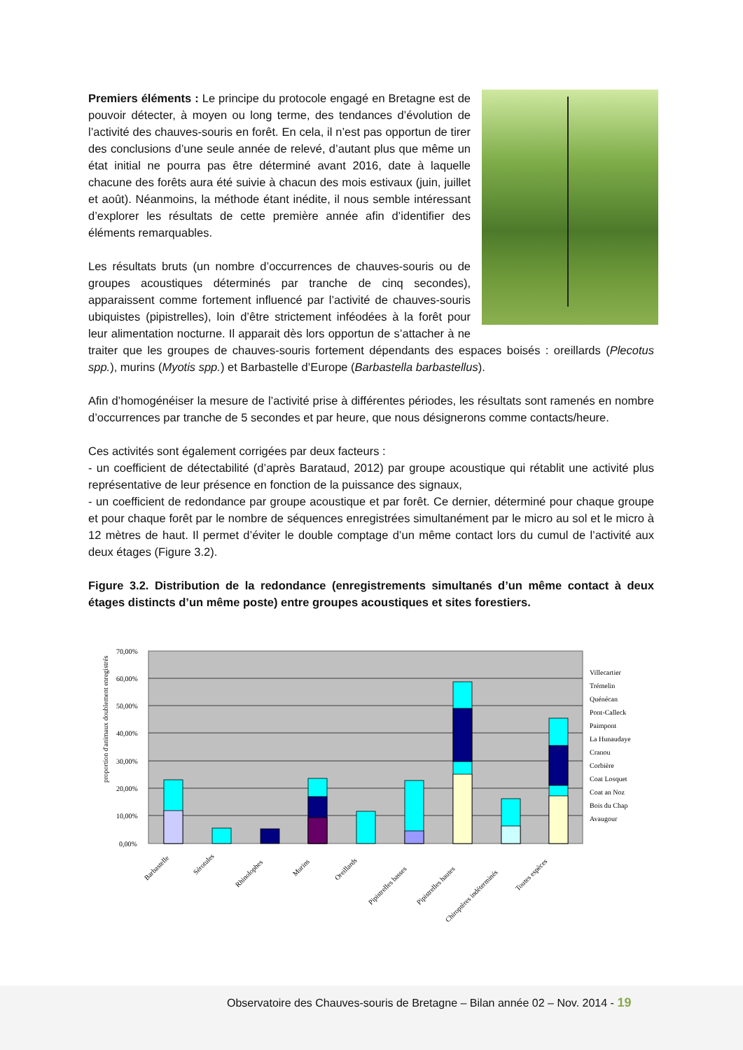Premiers éléments : Le principe du protocole engagé en Bretagne est de pouvoir détecter, à moyen ou long terme, des tendances d’évolution de l’activité des chauves-souris en forêt. En cela, il n’est pas opportun de tirer des conclusions d’une seule année de relevé, d’autant plus que même un état initial ne pourra pas être déterminé avant 2016, date à laquelle chacune des forêts aura été suivie à chacun des mois estivaux (juin, juillet et août). Néanmoins, la méthode étant inédite, il nous semble intéressant d’explorer les résultats de cette première année afin d’identifier des éléments remarquables.
Les résultats bruts (un nombre d’occurrences de chauves-souris ou de groupes acoustiques déterminés par tranche de cinq secondes), apparaissent comme fortement influencé par l’activité de chauves-souris ubiquistes (pipistrelles), loin d’être strictement inféodées à la forêt pour leur alimentation nocturne. Il apparait dès lors opportun de s’attacher à ne traiter que les groupes de chauves-souris fortement dépendants des espaces boisés : oreillards (Plecotus spp.), murins (Myotis spp.) et Barbastelle d’Europe (Barbastella barbastellus).
Afin d’homogénéiser la mesure de l’activité prise à différentes périodes, les résultats sont ramenés en nombre d’occurrences par tranche de 5 secondes et par heure, que nous désignerons comme contacts/heure.
Ces activités sont également corrigées par deux facteurs :
- un coefficient de détectabilité (d’après Barataud, 2012) par groupe acoustique qui rétablit une activité plus représentative de leur présence en fonction de la puissance des signaux,
- un coefficient de redondance par groupe acoustique et par forêt. Ce dernier, déterminé pour chaque groupe et pour chaque forêt par le nombre de séquences enregistrées simultanément par le micro au sol et le micro à 12 mètres de haut. Il permet d’éviter le double comptage d’un même contact lors du cumul de l’activité aux deux étages (Figure 3.2).
Figure 3.2. Distribution de la redondance (enregistrements simultanés d’un même contact à deux étages distincts d’un même poste) entre groupes acoustiques et sites forestiers.
proportion d'animaux doublement enregistrés
70,00%
60,00%
50,00%
40,00%
30,00%
20,00%
10,00%
0,00%
Villecartier
Trémelin
Quénécan
Pont-Calleck
Paimpont
La Hunaudaye
Cranou
Corbière
Coat Losquet
Coat an Noz
Bois du Chap
Avaugour
Barbastelle
Sérotules
Rhinolophes
Murins
Oreillards
Pipistrelles basses
Pipistrelles hautes
Chiroptères indéterminés
Toutes espèces
Observatoire des Chauves-souris de Bretagne – Bilan année 02 – Nov. 2014 - 19